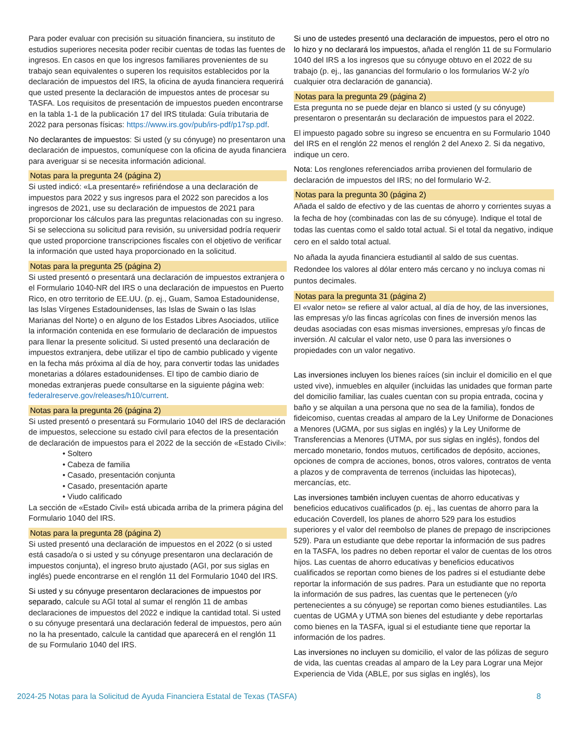Para poder evaluar con precisión su situación financiera, su instituto de estudios superiores necesita poder recibir cuentas de todas las fuentes de ingresos. En casos en que los ingresos familiares provenientes de su trabajo sean equivalentes o superen los requisitos establecidos por la declaración de impuestos del IRS, la oficina de ayuda financiera requerirá que usted presente la declaración de impuestos antes de procesar su TASFA. Los requisitos de presentación de impuestos pueden encontrarse en la tabla 1-1 de la publicación 17 del IRS titulada: Guía tributaria de 2022 para personas físicas: https://www.irs.gov/pub/irs-pdf/p17sp.pdf.
No declarantes de impuestos: Si usted (y su cónyuge) no presentaron una declaración de impuestos, comuníquese con la oficina de ayuda financiera para averiguar si se necesita información adicional.
Notas para la pregunta 24 (página 2)
Si usted indicó: «La presentaré» refiriéndose a una declaración de impuestos para 2022 y sus ingresos para el 2022 son parecidos a los ingresos de 2021, use su declaración de impuestos de 2021 para proporcionar los cálculos para las preguntas relacionadas con su ingreso. Si se selecciona su solicitud para revisión, su universidad podría requerir que usted proporcione transcripciones fiscales con el objetivo de verificar la información que usted haya proporcionado en la solicitud.
Notas para la pregunta 25 (página 2)
Si usted presentó o presentará una declaración de impuestos extranjera o el Formulario 1040-NR del IRS o una declaración de impuestos en Puerto Rico, en otro territorio de EE.UU. (p. ej., Guam, Samoa Estadounidense, las Islas Vírgenes Estadounidenses, las Islas de Swain o las Islas Marianas del Norte) o en alguno de los Estados Libres Asociados, utilice la información contenida en ese formulario de declaración de impuestos para llenar la presente solicitud. Si usted presentó una declaración de impuestos extranjera, debe utilizar el tipo de cambio publicado y vigente en la fecha más próxima al día de hoy, para convertir todas las unidades monetarias a dólares estadounidenses. El tipo de cambio diario de monedas extranjeras puede consultarse en la siguiente página web: federalreserve.gov/releases/h10/current.
Notas para la pregunta 26 (página 2)
Si usted presentó o presentará su Formulario 1040 del IRS de declaración de impuestos, seleccione su estado civil para efectos de la presentación de declaración de impuestos para el 2022 de la sección de «Estado Civil»:
• Soltero
• Cabeza de familia
• Casado, presentación conjunta
• Casado, presentación aparte
• Viudo calificado
La sección de «Estado Civil» está ubicada arriba de la primera página del Formulario 1040 del IRS.
Notas para la pregunta 28 (página 2)
Si usted presentó una declaración de impuestos en el 2022 (o si usted está casado/a o si usted y su cónyuge presentaron una declaración de impuestos conjunta), el ingreso bruto ajustado (AGI, por sus siglas en inglés) puede encontrarse en el renglón 11 del Formulario 1040 del IRS.
Si usted y su cónyuge presentaron declaraciones de impuestos por separado, calcule su AGI total al sumar el renglón 11 de ambas declaraciones de impuestos del 2022 e indique la cantidad total. Si usted o su cónyuge presentará una declaración federal de impuestos, pero aún no la ha presentado, calcule la cantidad que aparecerá en el renglón 11 de su Formulario 1040 del IRS.
Si uno de ustedes presentó una declaración de impuestos, pero el otro no lo hizo y no declarará los impuestos, añada el renglón 11 de su Formulario 1040 del IRS a los ingresos que su cónyuge obtuvo en el 2022 de su trabajo (p. ej., las ganancias del formulario o los formularios W-2 y/o cualquier otra declaración de ganancia).
Notas para la pregunta 29 (página 2)
Esta pregunta no se puede dejar en blanco si usted (y su cónyuge) presentaron o presentarán su declaración de impuestos para el 2022.
El impuesto pagado sobre su ingreso se encuentra en su Formulario 1040 del IRS en el renglón 22 menos el renglón 2 del Anexo 2. Si da negativo, indique un cero.
Nota: Los renglones referenciados arriba provienen del formulario de declaración de impuestos del IRS; no del formulario W-2.
Notas para la pregunta 30 (página 2)
Añada el saldo de efectivo y de las cuentas de ahorro y corrientes suyas a la fecha de hoy (combinadas con las de su cónyuge). Indique el total de todas las cuentas como el saldo total actual. Si el total da negativo, indique cero en el saldo total actual.
No añada la ayuda financiera estudiantil al saldo de sus cuentas. Redondee los valores al dólar entero más cercano y no incluya comas ni puntos decimales.
Notas para la pregunta 31 (página 2)
El «valor neto» se refiere al valor actual, al día de hoy, de las inversiones, las empresas y/o las fincas agrícolas con fines de inversión menos las deudas asociadas con esas mismas inversiones, empresas y/o fincas de inversión. Al calcular el valor neto, use 0 para las inversiones o propiedades con un valor negativo.
Las inversiones incluyen los bienes raíces (sin incluir el domicilio en el que usted vive), inmuebles en alquiler (incluidas las unidades que forman parte del domicilio familiar, las cuales cuentan con su propia entrada, cocina y baño y se alquilan a una persona que no sea de la familia), fondos de fideicomiso, cuentas creadas al amparo de la Ley Uniforme de Donaciones a Menores (UGMA, por sus siglas en inglés) y la Ley Uniforme de Transferencias a Menores (UTMA, por sus siglas en inglés), fondos del mercado monetario, fondos mutuos, certificados de depósito, acciones, opciones de compra de acciones, bonos, otros valores, contratos de venta a plazos y de compraventa de terrenos (incluidas las hipotecas), mercancías, etc.
Las inversiones también incluyen cuentas de ahorro educativas y beneficios educativos cualificados (p. ej., las cuentas de ahorro para la educación Coverdell, los planes de ahorro 529 para los estudios superiores y el valor del reembolso de planes de prepago de inscripciones 529). Para un estudiante que debe reportar la información de sus padres en la TASFA, los padres no deben reportar el valor de cuentas de los otros hijos. Las cuentas de ahorro educativas y beneficios educativos cualificados se reportan como bienes de los padres si el estudiante debe reportar la información de sus padres. Para un estudiante que no reporta la información de sus padres, las cuentas que le pertenecen (y/o pertenecientes a su cónyuge) se reportan como bienes estudiantiles. Las cuentas de UGMA y UTMA son bienes del estudiante y debe reportarlas como bienes en la TASFA, igual si el estudiante tiene que reportar la información de los padres.
Las inversiones no incluyen su domicilio, el valor de las pólizas de seguro de vida, las cuentas creadas al amparo de la Ley para Lograr una Mejor Experiencia de Vida (ABLE, por sus siglas en inglés), los
2024-25 Notas para la Solicitud de Ayuda Financiera Estatal de Texas (TASFA) 8